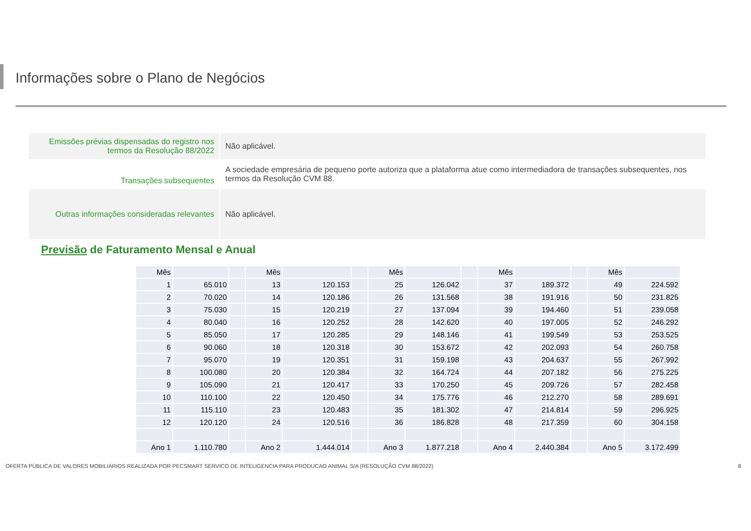Informações sobre o Plano de Negócios
| Emissões prévias dispensadas do registro nos termos da Resolução 88/2022 | Não aplicável. |
| Transações subsequentes | A sociedade empresária de pequeno porte autoriza que a plataforma atue como intermediadora de transações subsequentes, nos termos da Resolução CVM 88. |
| Outras informações consideradas relevantes | Não aplicável. |
Previsão de Faturamento Mensal e Anual
| Mês | | | Mês | | | Mês | | | Mês | | | Mês | |
| 1 | 65.010 | | 13 | 120.153 | | 25 | 126.042 | | 37 | 189.372 | | 49 | 224.592 |
| 2 | 70.020 | | 14 | 120.186 | | 26 | 131.568 | | 38 | 191.916 | | 50 | 231.825 |
| 3 | 75.030 | | 15 | 120.219 | | 27 | 137.094 | | 39 | 194.460 | | 51 | 239.058 |
| 4 | 80.040 | | 16 | 120.252 | | 28 | 142.620 | | 40 | 197.005 | | 52 | 246.292 |
| 5 | 85.050 | | 17 | 120.285 | | 29 | 148.146 | | 41 | 199.549 | | 53 | 253.525 |
| 6 | 90.060 | | 18 | 120.318 | | 30 | 153.672 | | 42 | 202.093 | | 54 | 260.758 |
| 7 | 95.070 | | 19 | 120.351 | | 31 | 159.198 | | 43 | 204.637 | | 55 | 267.992 |
| 8 | 100.080 | | 20 | 120.384 | | 32 | 164.724 | | 44 | 207.182 | | 56 | 275.225 |
| 9 | 105.090 | | 21 | 120.417 | | 33 | 170.250 | | 45 | 209.726 | | 57 | 282.458 |
| 10 | 110.100 | | 22 | 120.450 | | 34 | 175.776 | | 46 | 212.270 | | 58 | 289.691 |
| 11 | 115.110 | | 23 | 120.483 | | 35 | 181.302 | | 47 | 214.814 | | 59 | 296.925 |
| 12 | 120.120 | | 24 | 120.516 | | 36 | 186.828 | | 48 | 217.359 | | 60 | 304.158 |
| Ano 1 | 1.110.780 | | Ano 2 | 1.444.014 | | Ano 3 | 1.877.218 | | Ano 4 | 2.440.384 | | Ano 5 | 3.172.499 |
OFERTA PÚBLICA DE VALORES MOBILIÁRIOS REALIZADA POR PECSMART SERVICO DE INTELIGENCIA PARA PRODUCAO ANIMAL S/A (RESOLUÇÃO CVM 88/2022) 8